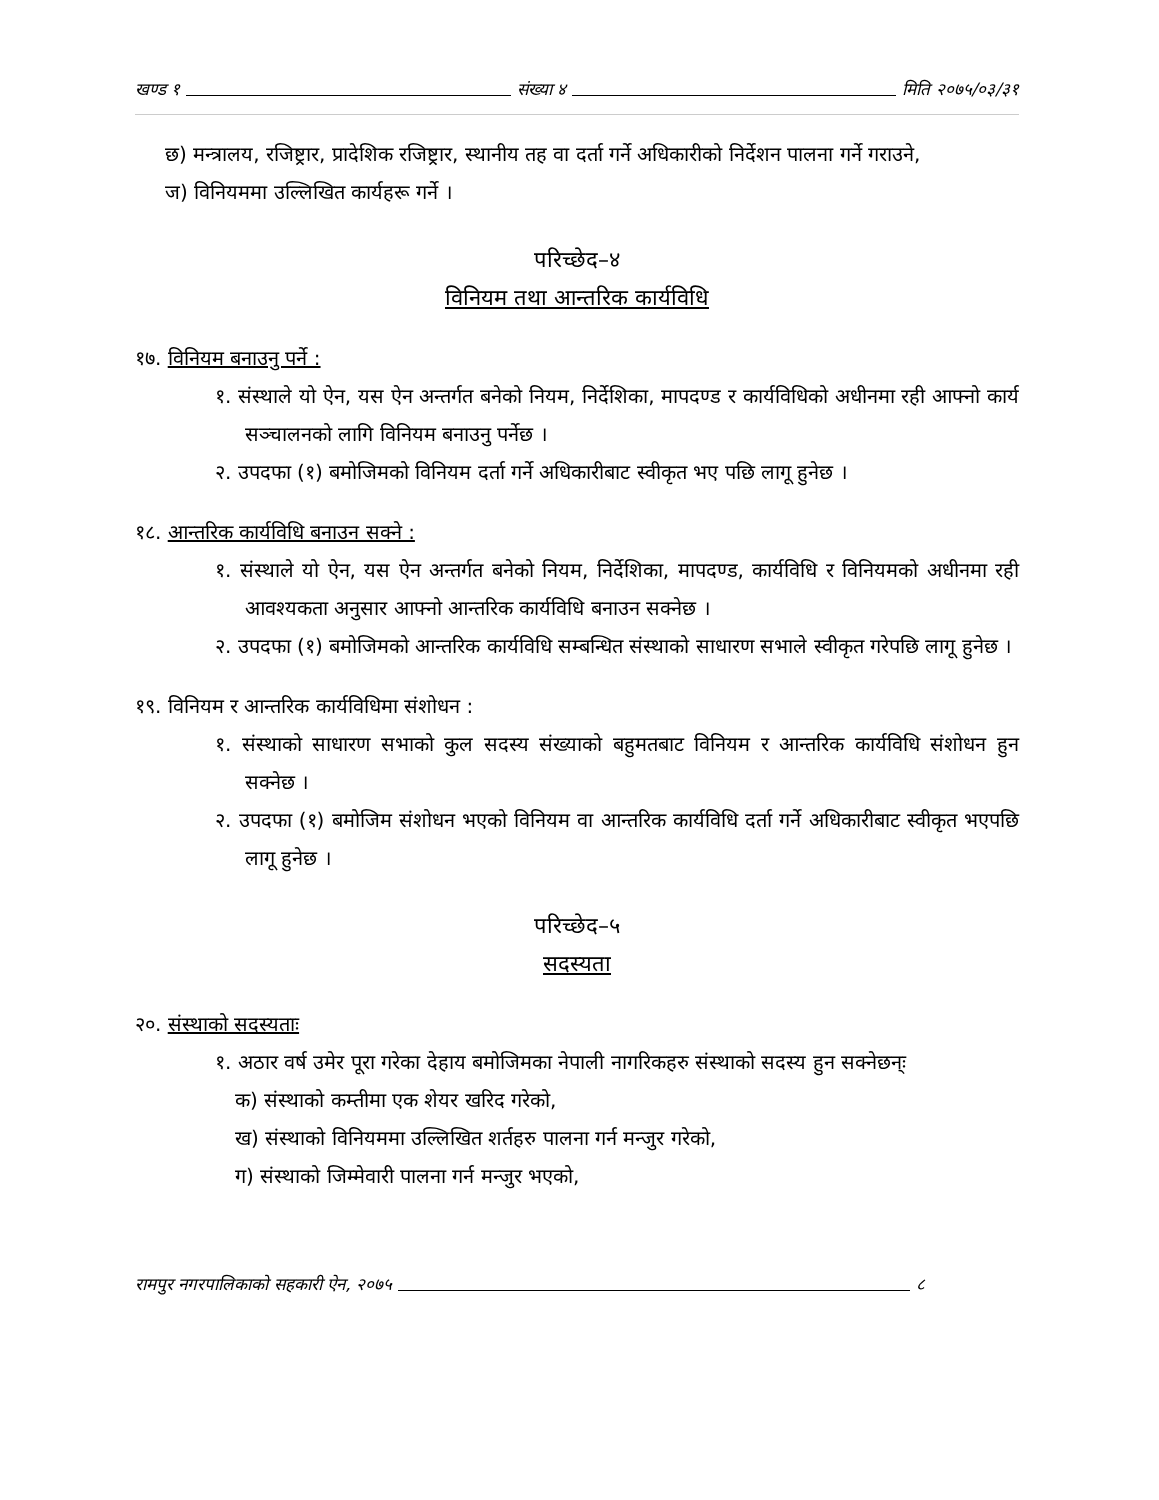खण्ड १ संख्या ४ मिति २०७५/०३/३१
छ) मन्त्रालय, रजिष्ट्रार, प्रादेशिक रजिष्ट्रार, स्थानीय तह वा दर्ता गर्ने अधिकारीको निर्देशन पालना गर्ने गराउने,
ज) विनियममा उल्लिखित कार्यहरू गर्ने ।
परिच्छेद–४
विनियम तथा आन्तरिक कार्यविधि
१७. विनियम बनाउनु पर्ने :
१. संस्थाले यो ऐन, यस ऐन अन्तर्गत बनेको नियम, निर्देशिका, मापदण्ड र कार्यविधिको अधीनमा रही आफ्नो कार्य सञ्चालनको लागि विनियम बनाउनु पर्नेछ ।
२. उपदफा (१) बमोजिमको विनियम दर्ता गर्ने अधिकारीबाट स्वीकृत भए पछि लागू हुनेछ ।
१८. आन्तरिक कार्यविधि बनाउन सक्ने :
१. संस्थाले यो ऐन, यस ऐन अन्तर्गत बनेको नियम, निर्देशिका, मापदण्ड, कार्यविधि र विनियमको अधीनमा रही आवश्यकता अनुसार आफ्नो आन्तरिक कार्यविधि बनाउन सक्नेछ ।
२. उपदफा (१) बमोजिमको आन्तरिक कार्यविधि सम्बन्धित संस्थाको साधारण सभाले स्वीकृत गरेपछि लागू हुनेछ ।
१९. विनियम र आन्तरिक कार्यविधिमा संशोधन :
१. संस्थाको साधारण सभाको कुल सदस्य संख्याको बहुमतबाट विनियम र आन्तरिक कार्यविधि संशोधन हुन सक्नेछ ।
२. उपदफा (१) बमोजिम संशोधन भएको विनियम वा आन्तरिक कार्यविधि दर्ता गर्ने अधिकारीबाट स्वीकृत भएपछि लागू हुनेछ ।
परिच्छेद–५
सदस्यता
२०. संस्थाको सदस्यताः
१. अठार वर्ष उमेर पूरा गरेका देहाय बमोजिमका नेपाली नागरिकहरु संस्थाको सदस्य हुन सक्नेछन्ः
क) संस्थाको कम्तीमा एक शेयर खरिद गरेको,
ख) संस्थाको विनियममा उल्लिखित शर्तहरु पालना गर्न मन्जुर गरेको,
ग) संस्थाको जिम्मेवारी पालना गर्न मन्जुर भएको,
रामपुर नगरपालिकाको सहकारी ऐन, २०७५ ८